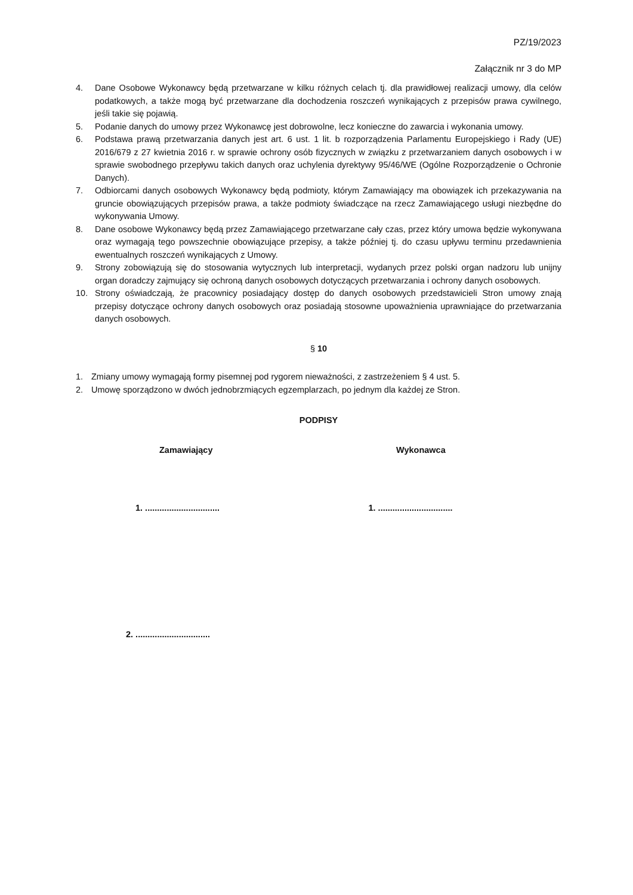PZ/19/2023
Załącznik nr 3 do MP
4. Dane Osobowe Wykonawcy będą przetwarzane w kilku różnych celach tj. dla prawidłowej realizacji umowy, dla celów podatkowych, a także mogą być przetwarzane dla dochodzenia roszczeń wynikających z przepisów prawa cywilnego, jeśli takie się pojawią.
5. Podanie danych do umowy przez Wykonawcę jest dobrowolne, lecz konieczne do zawarcia i wykonania umowy.
6. Podstawa prawą przetwarzania danych jest art. 6 ust. 1 lit. b rozporządzenia Parlamentu Europejskiego i Rady (UE) 2016/679 z 27 kwietnia 2016 r. w sprawie ochrony osób fizycznych w związku z przetwarzaniem danych osobowych i w sprawie swobodnego przepływu takich danych oraz uchylenia dyrektywy 95/46/WE (Ogólne Rozporządzenie o Ochronie Danych).
7. Odbiorcami danych osobowych Wykonawcy będą podmioty, którym Zamawiający ma obowiązek ich przekazywania na gruncie obowiązujących przepisów prawa, a także podmioty świadczące na rzecz Zamawiającego usługi niezbędne do wykonywania Umowy.
8. Dane osobowe Wykonawcy będą przez Zamawiającego przetwarzane cały czas, przez który umowa będzie wykonywana oraz wymagają tego powszechnie obowiązujące przepisy, a także później tj. do czasu upływu terminu przedawnienia ewentualnych roszczeń wynikających z Umowy.
9. Strony zobowiązują się do stosowania wytycznych lub interpretacji, wydanych przez polski organ nadzoru lub unijny organ doradczy zajmujący się ochroną danych osobowych dotyczących przetwarzania i ochrony danych osobowych.
10. Strony oświadczają, że pracownicy posiadający dostęp do danych osobowych przedstawicieli Stron umowy znają przepisy dotyczące ochrony danych osobowych oraz posiadają stosowne upoważnienia uprawniające do przetwarzania danych osobowych.
§ 10
1. Zmiany umowy wymagają formy pisemnej pod rygorem nieważności, z zastrzeżeniem § 4 ust. 5.
2. Umowę sporządzono w dwóch jednobrzmiących egzemplarzach, po jednym dla każdej ze Stron.
PODPISY
Zamawiający Wykonawca
1. ...............................
1. ...............................
2. ...............................